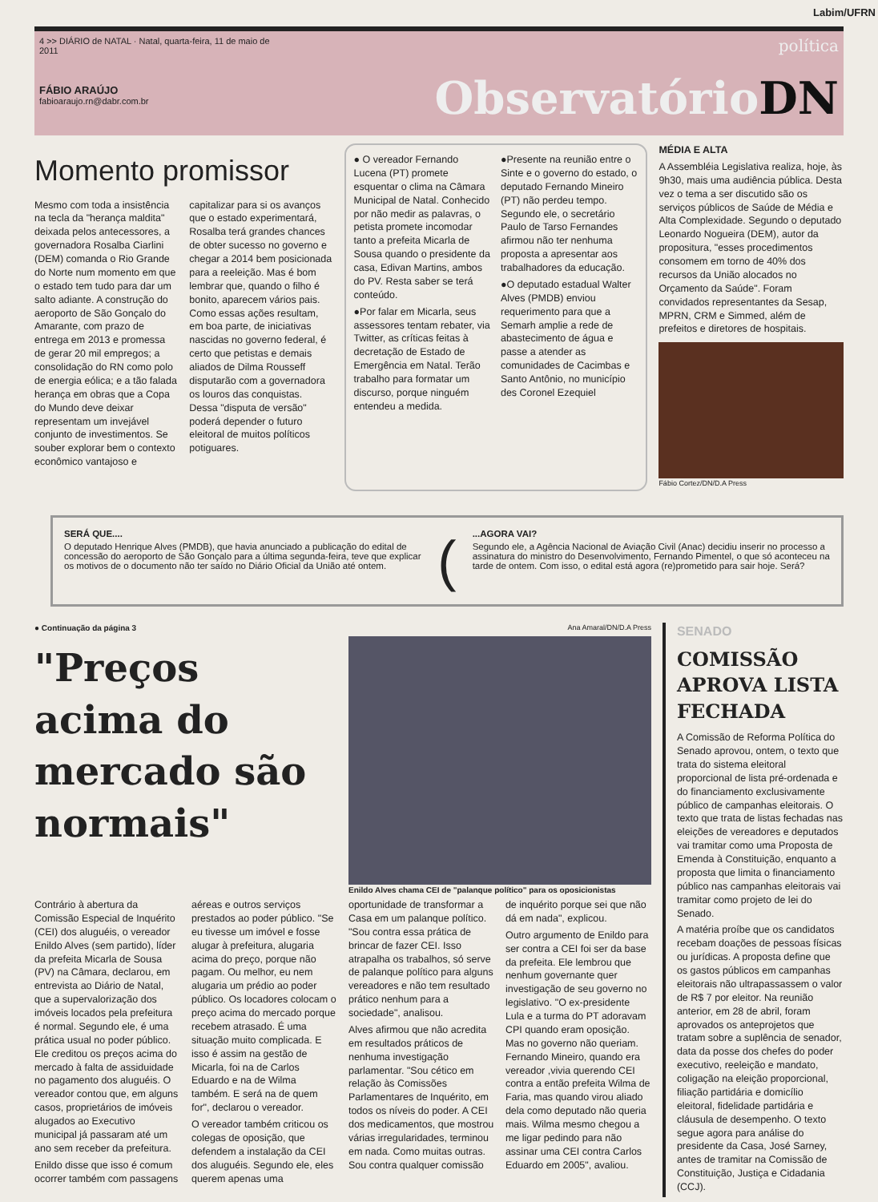Labim/UFRN
4 >> DIÁRIO de NATAL · Natal, quarta-feira, 11 de maio de 2011
FÁBIO ARAÚJO
fabioaraujo.rn@dabr.com.br
política
ObservatórioDN
Momento promissor
Mesmo com toda a insistência na tecla da "herança maldita" deixada pelos antecessores, a governadora Rosalba Ciarlini (DEM) comanda o Rio Grande do Norte num momento em que o estado tem tudo para dar um salto adiante. A construção do aeroporto de São Gonçalo do Amarante, com prazo de entrega em 2013 e promessa de gerar 20 mil empregos; a consolidação do RN como polo de energia eólica; e a tão falada herança em obras que a Copa do Mundo deve deixar representam um invejável conjunto de investimentos. Se souber explorar bem o contexto econômico vantajoso e capitalizar para si os avanços que o estado experimentará, Rosalba terá grandes chances de obter sucesso no governo e chegar a 2014 bem posicionada para a reeleição. Mas é bom lembrar que, quando o filho é bonito, aparecem vários pais. Como essas ações resultam, em boa parte, de iniciativas nascidas no governo federal, é certo que petistas e demais aliados de Dilma Rousseff disputarão com a governadora os louros das conquistas. Dessa "disputa de versão" poderá depender o futuro eleitoral de muitos políticos potiguares.
● O vereador Fernando Lucena (PT) promete esquentar o clima na Câmara Municipal de Natal. Conhecido por não medir as palavras, o petista promete incomodar tanto a prefeita Micarla de Sousa quando o presidente da casa, Edivan Martins, ambos do PV. Resta saber se terá conteúdo.
●Por falar em Micarla, seus assessores tentam rebater, via Twitter, as críticas feitas à decretação de Estado de Emergência em Natal. Terão trabalho para formatar um discurso, porque ninguém entendeu a medida.
●Presente na reunião entre o Sinte e o governo do estado, o deputado Fernando Mineiro (PT) não perdeu tempo. Segundo ele, o secretário Paulo de Tarso Fernandes afirmou não ter nenhuma proposta a apresentar aos trabalhadores da educação.
●O deputado estadual Walter Alves (PMDB) enviou requerimento para que a Semarh amplie a rede de abastecimento de água e passe a atender as comunidades de Cacimbas e Santo Antônio, no município des Coronel Ezequiel
MÉDIA E ALTA
A Assembléia Legislativa realiza, hoje, às 9h30, mais uma audiência pública. Desta vez o tema a ser discutido são os serviços públicos de Saúde de Média e Alta Complexidade. Segundo o deputado Leonardo Nogueira (DEM), autor da propositura, "esses procedimentos consomem em torno de 40% dos recursos da União alocados no Orçamento da Saúde". Foram convidados representantes da Sesap, MPRN, CRM e Simmed, além de prefeitos e diretores de hospitais.
Fábio Cortez/DN/D.A Press
SERÁ QUE....
O deputado Henrique Alves (PMDB), que havia anunciado a publicação do edital de concessão do aeroporto de São Gonçalo para a última segunda-feira, teve que explicar os motivos de o documento não ter saído no Diário Oficial da União até ontem.
(
...AGORA VAI?
Segundo ele, a Agência Nacional de Aviação Civil (Anac) decidiu inserir no processo a assinatura do ministro do Desenvolvimento, Fernando Pimentel, o que só aconteceu na tarde de ontem. Com isso, o edital está agora (re)prometido para sair hoje. Será?
● Continuação da página 3
"Preços acima do mercado são normais"
Ana Amaral/DN/D.A Press
Enildo Alves chama CEI de "palanque político" para os oposicionistas
Contrário à abertura da Comissão Especial de Inquérito (CEI) dos aluguéis, o vereador Enildo Alves (sem partido), líder da prefeita Micarla de Sousa (PV) na Câmara, declarou, em entrevista ao Diário de Natal, que a supervalorização dos imóveis locados pela prefeitura é normal. Segundo ele, é uma prática usual no poder público. Ele creditou os preços acima do mercado à falta de assiduidade no pagamento dos aluguéis. O vereador contou que, em alguns casos, proprietários de imóveis alugados ao Executivo municipal já passaram até um ano sem receber da prefeitura.
Enildo disse que isso é comum ocorrer também com passagens aéreas e outros serviços prestados ao poder público. "Se eu tivesse um imóvel e fosse alugar à prefeitura, alugaria acima do preço, porque não pagam. Ou melhor, eu nem alugaria um prédio ao poder público. Os locadores colocam o preço acima do mercado porque recebem atrasado. É uma situação muito complicada. E isso é assim na gestão de Micarla, foi na de Carlos Eduardo e na de Wilma também. E será na de quem for", declarou o vereador.
O vereador também criticou os colegas de oposição, que defendem a instalação da CEI dos aluguéis. Segundo ele, eles querem apenas uma oportunidade de transformar a Casa em um palanque político. "Sou contra essa prática de brincar de fazer CEI. Isso atrapalha os trabalhos, só serve de palanque político para alguns vereadores e não tem resultado prático nenhum para a sociedade", analisou.
Alves afirmou que não acredita em resultados práticos de nenhuma investigação parlamentar. "Sou cético em relação às Comissões Parlamentares de Inquérito, em todos os níveis do poder. A CEI dos medicamentos, que mostrou várias irregularidades, terminou em nada. Como muitas outras. Sou contra qualquer comissão de inquérito porque sei que não dá em nada", explicou.
Outro argumento de Enildo para ser contra a CEI foi ser da base da prefeita. Ele lembrou que nenhum governante quer investigação de seu governo no legislativo. "O ex-presidente Lula e a turma do PT adoravam CPI quando eram oposição. Mas no governo não queriam. Fernando Mineiro, quando era vereador ,vivia querendo CEI contra a então prefeita Wilma de Faria, mas quando virou aliado dela como deputado não queria mais. Wilma mesmo chegou a me ligar pedindo para não assinar uma CEI contra Carlos Eduardo em 2005", avaliou.
SENADO
COMISSÃO APROVA LISTA FECHADA
A Comissão de Reforma Política do Senado aprovou, ontem, o texto que trata do sistema eleitoral proporcional de lista pré-ordenada e do financiamento exclusivamente público de campanhas eleitorais. O texto que trata de listas fechadas nas eleições de vereadores e deputados vai tramitar como uma Proposta de Emenda à Constituição, enquanto a proposta que limita o financiamento público nas campanhas eleitorais vai tramitar como projeto de lei do Senado.
A matéria proíbe que os candidatos recebam doações de pessoas físicas ou jurídicas. A proposta define que os gastos públicos em campanhas eleitorais não ultrapassassem o valor de R$ 7 por eleitor. Na reunião anterior, em 28 de abril, foram aprovados os anteprojetos que tratam sobre a suplência de senador, data da posse dos chefes do poder executivo, reeleição e mandato, coligação na eleição proporcional, filiação partidária e domicílio eleitoral, fidelidade partidária e cláusula de desempenho. O texto segue agora para análise do presidente da Casa, José Sarney, antes de tramitar na Comissão de Constituição, Justiça e Cidadania (CCJ).